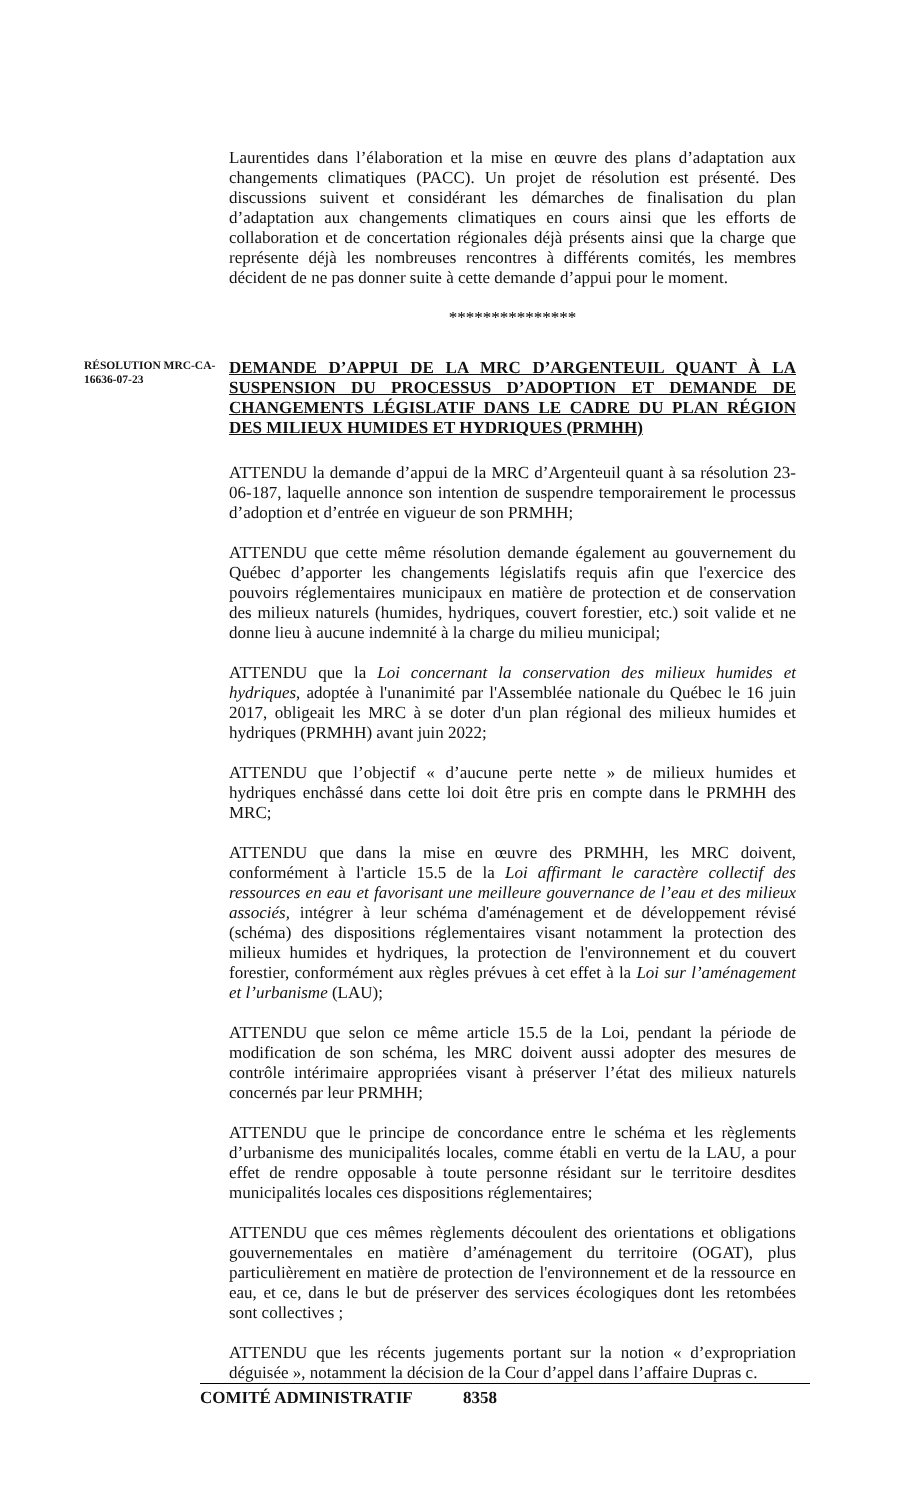Laurentides dans l’élaboration et la mise en œuvre des plans d’adaptation aux changements climatiques (PACC). Un projet de résolution est présenté. Des discussions suivent et considérant les démarches de finalisation du plan d’adaptation aux changements climatiques en cours ainsi que les efforts de collaboration et de concertation régionales déjà présents ainsi que la charge que représente déjà les nombreuses rencontres à différents comités, les membres décident de ne pas donner suite à cette demande d’appui pour le moment.
***************
RÉSOLUTION MRC-CA- 16636-07-23
DEMANDE D’APPUI DE LA MRC D’ARGENTEUIL QUANT À LA SUSPENSION DU PROCESSUS D’ADOPTION ET DEMANDE DE CHANGEMENTS LÉGISLATIF DANS LE CADRE DU PLAN RÉGION DES MILIEUX HUMIDES ET HYDRIQUES (PRMHH)
ATTENDU la demande d’appui de la MRC d’Argenteuil quant à sa résolution 23-06-187, laquelle annonce son intention de suspendre temporairement le processus d’adoption et d’entrée en vigueur de son PRMHH;
ATTENDU que cette même résolution demande également au gouvernement du Québec d’apporter les changements législatifs requis afin que l'exercice des pouvoirs réglementaires municipaux en matière de protection et de conservation des milieux naturels (humides, hydriques, couvert forestier, etc.) soit valide et ne donne lieu à aucune indemnité à la charge du milieu municipal;
ATTENDU que la Loi concernant la conservation des milieux humides et hydriques, adoptée à l'unanimité par l'Assemblée nationale du Québec le 16 juin 2017, obligeait les MRC à se doter d'un plan régional des milieux humides et hydriques (PRMHH) avant juin 2022;
ATTENDU que l’objectif « d’aucune perte nette » de milieux humides et hydriques enchâssé dans cette loi doit être pris en compte dans le PRMHH des MRC;
ATTENDU que dans la mise en œuvre des PRMHH, les MRC doivent, conformément à l'article 15.5 de la Loi affirmant le caractère collectif des ressources en eau et favorisant une meilleure gouvernance de l’eau et des milieux associés, intégrer à leur schéma d'aménagement et de développement révisé (schéma) des dispositions réglementaires visant notamment la protection des milieux humides et hydriques, la protection de l'environnement et du couvert forestier, conformément aux règles prévues à cet effet à la Loi sur l’aménagement et l’urbanisme (LAU);
ATTENDU que selon ce même article 15.5 de la Loi, pendant la période de modification de son schéma, les MRC doivent aussi adopter des mesures de contrôle intérimaire appropriées visant à préserver l’état des milieux naturels concernés par leur PRMHH;
ATTENDU que le principe de concordance entre le schéma et les règlements d’urbanisme des municipalités locales, comme établi en vertu de la LAU, a pour effet de rendre opposable à toute personne résidant sur le territoire desdites municipalités locales ces dispositions réglementaires;
ATTENDU que ces mêmes règlements découlent des orientations et obligations gouvernementales en matière d’aménagement du territoire (OGAT), plus particulièrement en matière de protection de l'environnement et de la ressource en eau, et ce, dans le but de préserver des services écologiques dont les retombées sont collectives ;
ATTENDU que les récents jugements portant sur la notion « d’expropriation déguisée », notamment la décision de la Cour d’appel dans l’affaire Dupras c.
COMITÉ ADMINISTRATIF 8358